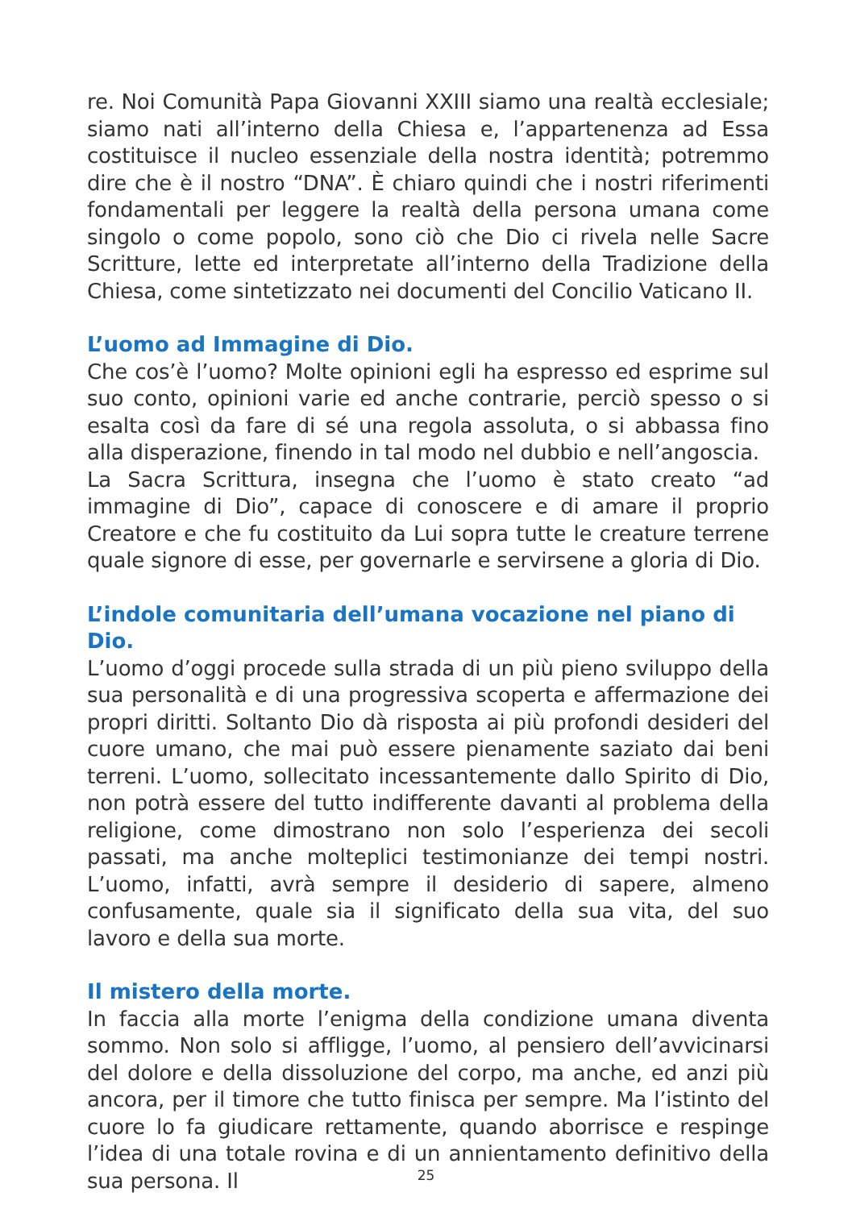re. Noi Comunità Papa Giovanni XXIII siamo una realtà ecclesiale; siamo nati all’interno della Chiesa e, l’appartenenza ad Essa costituisce il nucleo essenziale della nostra identità; potremmo dire che è il nostro “DNA”. È chiaro quindi che i nostri riferimenti fondamentali per leggere la realtà della persona umana come singolo o come popolo, sono ciò che Dio ci rivela nelle Sacre Scritture, lette ed interpretate all’interno della Tradizione della Chiesa, come sintetizzato nei documenti del Concilio Vaticano II.
L’uomo ad Immagine di Dio.
Che cos’è l’uomo? Molte opinioni egli ha espresso ed esprime sul suo conto, opinioni varie ed anche contrarie, perciò spesso o si esalta così da fare di sé una regola assoluta, o si abbassa fino alla disperazione, finendo in tal modo nel dubbio e nell’angoscia.
La Sacra Scrittura, insegna che l’uomo è stato creato “ad immagine di Dio”, capace di conoscere e di amare il proprio Creatore e che fu costituito da Lui sopra tutte le creature terrene quale signore di esse, per governarle e servirsene a gloria di Dio.
L’indole comunitaria dell’umana vocazione nel piano di Dio.
L’uomo d’oggi procede sulla strada di un più pieno sviluppo della sua personalità e di una progressiva scoperta e affermazione dei propri diritti. Soltanto Dio dà risposta ai più profondi desideri del cuore umano, che mai può essere pienamente saziato dai beni terreni. L’uomo, sollecitato incessantemente dallo Spirito di Dio, non potrà essere del tutto indifferente davanti al problema della religione, come dimostrano non solo l’esperienza dei secoli passati, ma anche molteplici testimonianze dei tempi nostri. L’uomo, infatti, avrà sempre il desiderio di sapere, almeno confusamente, quale sia il significato della sua vita, del suo lavoro e della sua morte.
Il mistero della morte.
In faccia alla morte l’enigma della condizione umana diventa sommo. Non solo si affligge, l’uomo, al pensiero dell’avvicinarsi del dolore e della dissoluzione del corpo, ma anche, ed anzi più ancora, per il timore che tutto finisca per sempre. Ma l’istinto del cuore lo fa giudicare rettamente, quando aborrisce e respinge l’idea di una totale rovina e di un annientamento definitivo della sua persona. Il
25